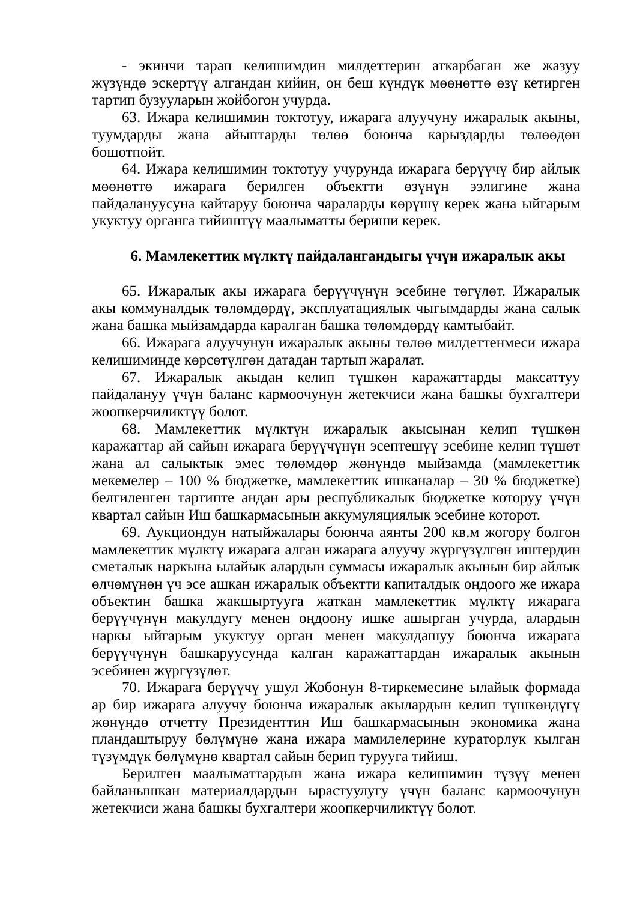- экинчи тарап келишимдин милдеттерин аткарбаган же жазуу жүзүндө эскертүү алгандан кийин, он беш күндүк мөөнөттө өзү кетирген тартип бузууларын жойбогон учурда.
63. Ижара келишимин токтотуу, ижарага алуучуну ижаралык акыны, туумдарды жана айыптарды төлөө боюнча карыздарды төлөөдөн бошотпойт.
64. Ижара келишимин токтотуу учурунда ижарага берүүчү бир айлык мөөнөттө ижарага берилген объектти өзүнүн ээлигине жана пайдалануусуна кайтаруу боюнча чараларды көрүшү керек жана ыйгарым укуктуу органга тийиштүү маалыматты бериши керек.
6. Мамлекеттик мүлктү пайдалангандыгы үчүн ижаралык акы
65. Ижаралык акы ижарага берүүчүнүн эсебине төгүлөт. Ижаралык акы коммуналдык төлөмдөрдү, эксплуатациялык чыгымдарды жана салык жана башка мыйзамдарда каралган башка төлөмдөрдү камтыбайт.
66. Ижарага алуучунун ижаралык акыны төлөө милдеттенмеси ижара келишиминде көрсөтүлгөн датадан тартып жаралат.
67. Ижаралык акыдан келип түшкөн каражаттарды максаттуу пайдалануу үчүн баланс кармоочунун жетекчиси жана башкы бухгалтери жоопкерчиликтүү болот.
68. Мамлекеттик мүлктүн ижаралык акысынан келип түшкөн каражаттар ай сайын ижарага берүүчүнүн эсептешүү эсебине келип түшөт жана ал салыктык эмес төлөмдөр жөнүндө мыйзамда (мамлекеттик мекемелер – 100 % бюджетке, мамлекеттик ишканалар – 30 % бюджетке) белгиленген тартипте андан ары республикалык бюджетке которуу үчүн квартал сайын Иш башкармасынын аккумуляциялык эсебине которот.
69. Аукциондун натыйжалары боюнча аянты 200 кв.м жогору болгон мамлекеттик мүлктү ижарага алган ижарага алуучу жүргүзүлгөн иштердин сметалык наркына ылайык алардын суммасы ижаралык акынын бир айлык өлчөмүнөн үч эсе ашкан ижаралык объектти капиталдык оңдоого же ижара объектин башка жакшыртууга жаткан мамлекеттик мүлктү ижарага берүүчүнүн макулдугу менен оңдоону ишке ашырган учурда, алардын наркы ыйгарым укуктуу орган менен макулдашуу боюнча ижарага берүүчүнүн башкаруусунда калган каражаттардан ижаралык акынын эсебинен жүргүзүлөт.
70. Ижарага берүүчү ушул Жобонун 8-тиркемесине ылайык формада ар бир ижарага алуучу боюнча ижаралык акылардын келип түшкөндүгү жөнүндө отчетту Президенттин Иш башкармасынын экономика жана пландаштыруу бөлүмүнө жана ижара мамилелерине кураторлук кылган түзүмдүк бөлүмүнө квартал сайын берип турууга тийиш.
Берилген маалыматтардын жана ижара келишимин түзүү менен байланышкан материалдардын ырастуулугу үчүн баланс кармоочунун жетекчиси жана башкы бухгалтери жоопкерчиликтүү болот.